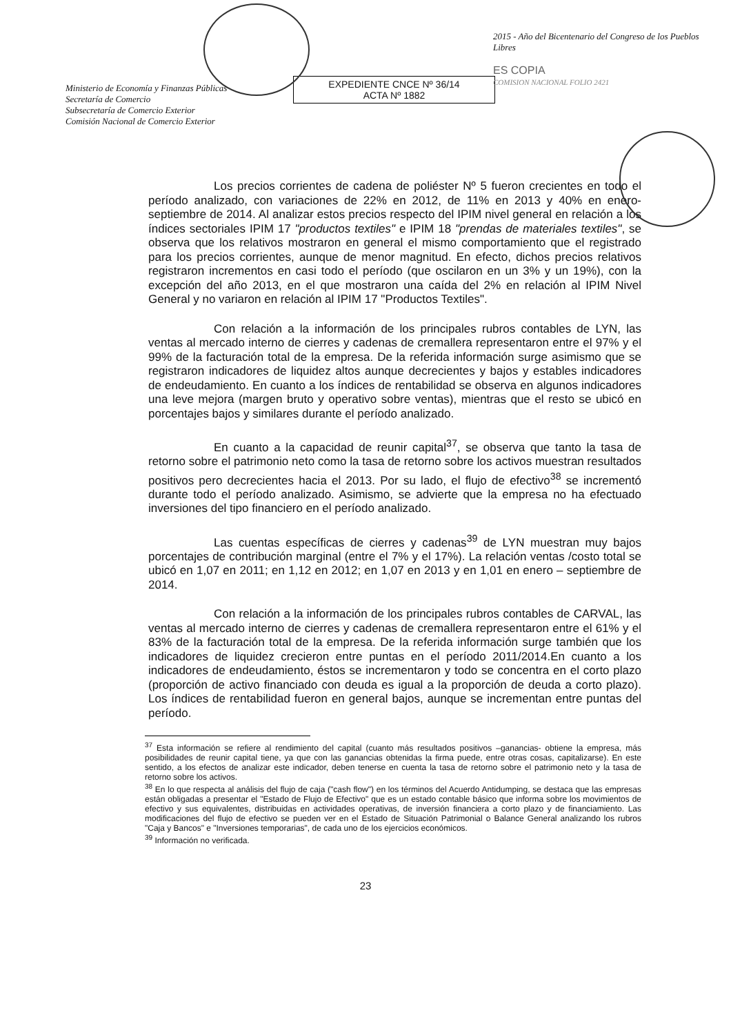Ministerio de Economía y Finanzas Públicas
Secretaría de Comercio
Subsecretaría de Comercio Exterior
Comisión Nacional de Comercio Exterior
EXPEDIENTE CNCE Nº 36/14
ACTA Nº 1882
2015 - Año del Bicentenario del Congreso de los Pueblos Libres
ES COPIA
COMISION NACIONAL FOLIO 2421
Los precios corrientes de cadena de poliéster Nº 5 fueron crecientes en todo el período analizado, con variaciones de 22% en 2012, de 11% en 2013 y 40% en enero-septiembre de 2014. Al analizar estos precios respecto del IPIM nivel general en relación a los índices sectoriales IPIM 17 "productos textiles" e IPIM 18 "prendas de materiales textiles", se observa que los relativos mostraron en general el mismo comportamiento que el registrado para los precios corrientes, aunque de menor magnitud. En efecto, dichos precios relativos registraron incrementos en casi todo el período (que oscilaron en un 3% y un 19%), con la excepción del año 2013, en el que mostraron una caída del 2% en relación al IPIM Nivel General y no variaron en relación al IPIM 17 "Productos Textiles".
Con relación a la información de los principales rubros contables de LYN, las ventas al mercado interno de cierres y cadenas de cremallera representaron entre el 97% y el 99% de la facturación total de la empresa. De la referida información surge asimismo que se registraron indicadores de liquidez altos aunque decrecientes y bajos y estables indicadores de endeudamiento. En cuanto a los índices de rentabilidad se observa en algunos indicadores una leve mejora (margen bruto y operativo sobre ventas), mientras que el resto se ubicó en porcentajes bajos y similares durante el período analizado.
En cuanto a la capacidad de reunir capital<sup>37</sup>, se observa que tanto la tasa de retorno sobre el patrimonio neto como la tasa de retorno sobre los activos muestran resultados positivos pero decrecientes hacia el 2013. Por su lado, el flujo de efectivo<sup>38</sup> se incrementó durante todo el período analizado. Asimismo, se advierte que la empresa no ha efectuado inversiones del tipo financiero en el período analizado.
Las cuentas específicas de cierres y cadenas<sup>39</sup> de LYN muestran muy bajos porcentajes de contribución marginal (entre el 7% y el 17%). La relación ventas /costo total se ubicó en 1,07 en 2011; en 1,12 en 2012; en 1,07 en 2013 y en 1,01 en enero – septiembre de 2014.
Con relación a la información de los principales rubros contables de CARVAL, las ventas al mercado interno de cierres y cadenas de cremallera representaron entre el 61% y el 83% de la facturación total de la empresa. De la referida información surge también que los indicadores de liquidez crecieron entre puntas en el período 2011/2014.En cuanto a los indicadores de endeudamiento, éstos se incrementaron y todo se concentra en el corto plazo (proporción de activo financiado con deuda es igual a la proporción de deuda a corto plazo). Los índices de rentabilidad fueron en general bajos, aunque se incrementan entre puntas del período.
<sup>37</sup> Esta información se refiere al rendimiento del capital (cuanto más resultados positivos –ganancias- obtiene la empresa, más posibilidades de reunir capital tiene, ya que con las ganancias obtenidas la firma puede, entre otras cosas, capitalizarse). En este sentido, a los efectos de analizar este indicador, deben tenerse en cuenta la tasa de retorno sobre el patrimonio neto y la tasa de retorno sobre los activos.
<sup>38</sup> En lo que respecta al análisis del flujo de caja ("cash flow") en los términos del Acuerdo Antidumping, se destaca que las empresas están obligadas a presentar el "Estado de Flujo de Efectivo" que es un estado contable básico que informa sobre los movimientos de efectivo y sus equivalentes, distribuidas en actividades operativas, de inversión financiera a corto plazo y de financiamiento. Las modificaciones del flujo de efectivo se pueden ver en el Estado de Situación Patrimonial o Balance General analizando los rubros "Caja y Bancos" e "Inversiones temporarias", de cada uno de los ejercicios económicos.
<sup>39</sup> Información no verificada.
23